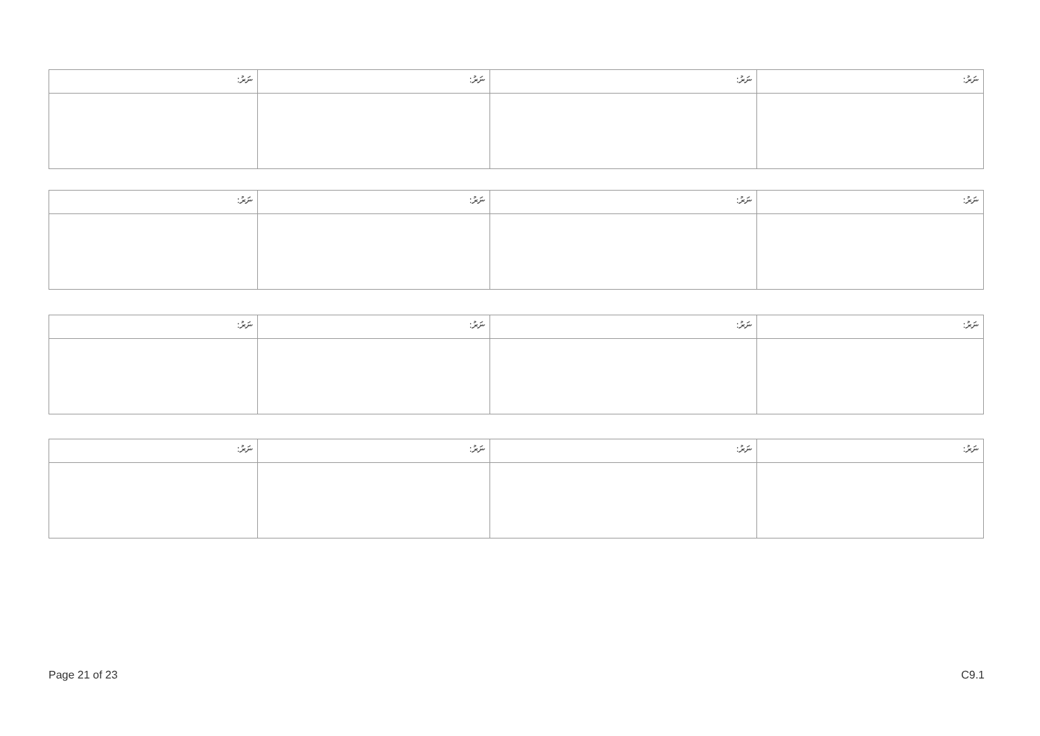| :ނަރު | :ނަރު | :ނަރު | :ނަރު |
| :ނަރު | :ނަރު | :ނަރު | :ނަރު |
| :ނަރު | :ނަރު | :ނަރު | :ނަރު |
| :ނަރު | :ނަރު | :ނަރު | :ނަރު |
Page 21 of 23 C9.1